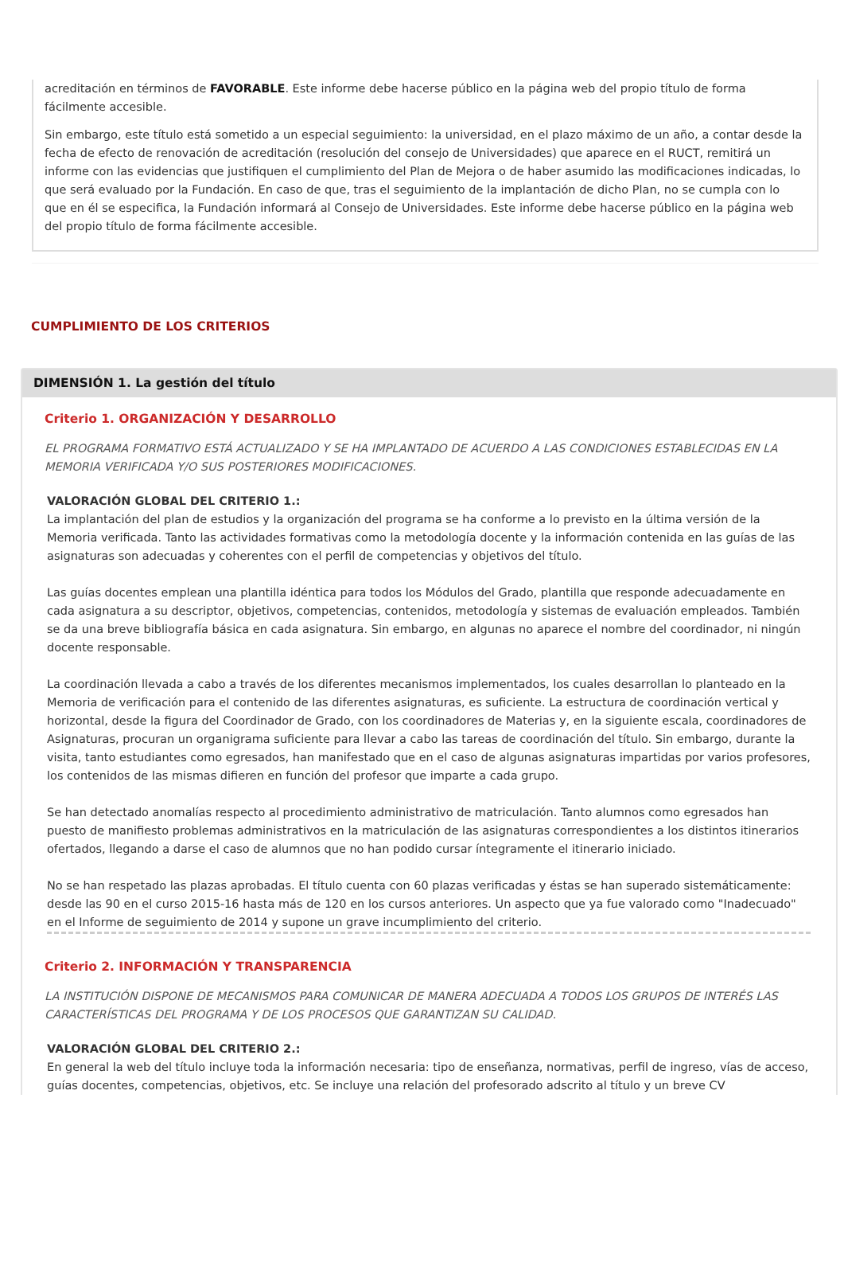acreditación en términos de FAVORABLE. Este informe debe hacerse público en la página web del propio título de forma fácilmente accesible.
Sin embargo, este título está sometido a un especial seguimiento: la universidad, en el plazo máximo de un año, a contar desde la fecha de efecto de renovación de acreditación (resolución del consejo de Universidades) que aparece en el RUCT, remitirá un informe con las evidencias que justifiquen el cumplimiento del Plan de Mejora o de haber asumido las modificaciones indicadas, lo que será evaluado por la Fundación. En caso de que, tras el seguimiento de la implantación de dicho Plan, no se cumpla con lo que en él se especifica, la Fundación informará al Consejo de Universidades. Este informe debe hacerse público en la página web del propio título de forma fácilmente accesible.
CUMPLIMIENTO DE LOS CRITERIOS
DIMENSIÓN 1. La gestión del título
Criterio 1. ORGANIZACIÓN Y DESARROLLO
EL PROGRAMA FORMATIVO ESTÁ ACTUALIZADO Y SE HA IMPLANTADO DE ACUERDO A LAS CONDICIONES ESTABLECIDAS EN LA MEMORIA VERIFICADA Y/O SUS POSTERIORES MODIFICACIONES.
VALORACIÓN GLOBAL DEL CRITERIO 1.:
La implantación del plan de estudios y la organización del programa se ha conforme a lo previsto en la última versión de la Memoria verificada. Tanto las actividades formativas como la metodología docente y la información contenida en las guías de las asignaturas son adecuadas y coherentes con el perfil de competencias y objetivos del título.
Las guías docentes emplean una plantilla idéntica para todos los Módulos del Grado, plantilla que responde adecuadamente en cada asignatura a su descriptor, objetivos, competencias, contenidos, metodología y sistemas de evaluación empleados. También se da una breve bibliografía básica en cada asignatura. Sin embargo, en algunas no aparece el nombre del coordinador, ni ningún docente responsable.
La coordinación llevada a cabo a través de los diferentes mecanismos implementados, los cuales desarrollan lo planteado en la Memoria de verificación para el contenido de las diferentes asignaturas, es suficiente. La estructura de coordinación vertical y horizontal, desde la figura del Coordinador de Grado, con los coordinadores de Materias y, en la siguiente escala, coordinadores de Asignaturas, procuran un organigrama suficiente para llevar a cabo las tareas de coordinación del título. Sin embargo, durante la visita, tanto estudiantes como egresados, han manifestado que en el caso de algunas asignaturas impartidas por varios profesores, los contenidos de las mismas difieren en función del profesor que imparte a cada grupo.
Se han detectado anomalías respecto al procedimiento administrativo de matriculación. Tanto alumnos como egresados han puesto de manifiesto problemas administrativos en la matriculación de las asignaturas correspondientes a los distintos itinerarios ofertados, llegando a darse el caso de alumnos que no han podido cursar íntegramente el itinerario iniciado.
No se han respetado las plazas aprobadas. El título cuenta con 60 plazas verificadas y éstas se han superado sistemáticamente: desde las 90 en el curso 2015-16 hasta más de 120 en los cursos anteriores. Un aspecto que ya fue valorado como "Inadecuado" en el Informe de seguimiento de 2014 y supone un grave incumplimiento del criterio.
Criterio 2. INFORMACIÓN Y TRANSPARENCIA
LA INSTITUCIÓN DISPONE DE MECANISMOS PARA COMUNICAR DE MANERA ADECUADA A TODOS LOS GRUPOS DE INTERÉS LAS CARACTERÍSTICAS DEL PROGRAMA Y DE LOS PROCESOS QUE GARANTIZAN SU CALIDAD.
VALORACIÓN GLOBAL DEL CRITERIO 2.:
En general la web del título incluye toda la información necesaria: tipo de enseñanza, normativas, perfil de ingreso, vías de acceso, guías docentes, competencias, objetivos, etc. Se incluye una relación del profesorado adscrito al título y un breve CV